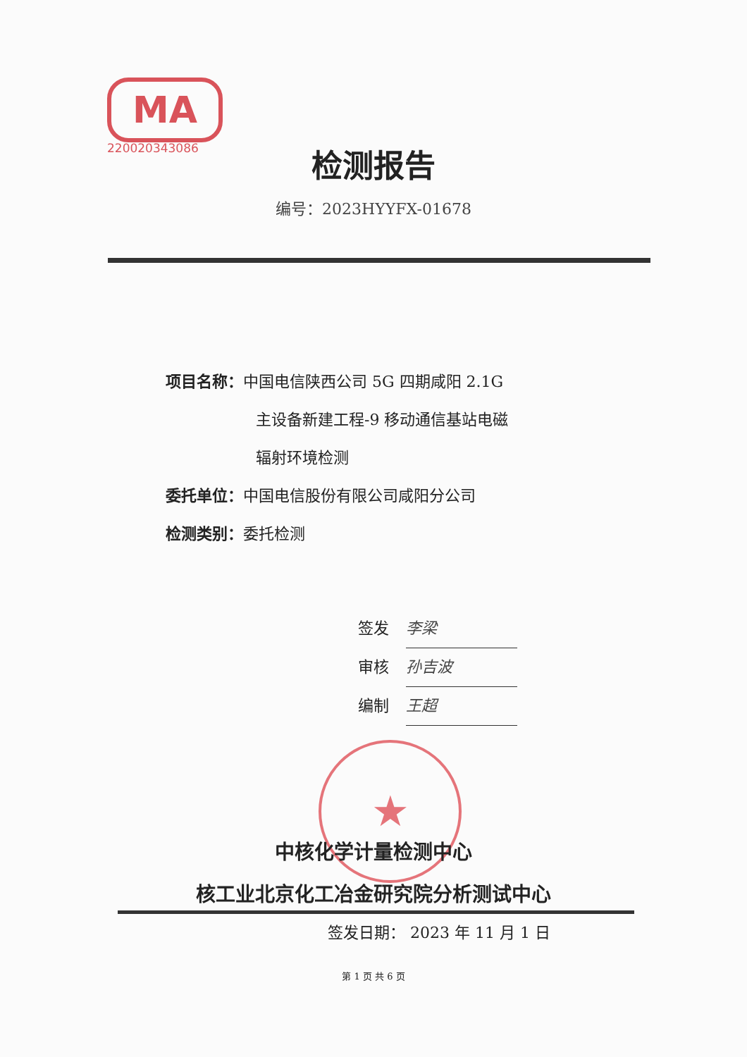MA
220020343086
检测报告
编号：2023HYYFX-01678
项目名称：中国电信陕西公司 5G 四期咸阳 2.1G
主设备新建工程-9 移动通信基站电磁
辐射环境检测
委托单位：中国电信股份有限公司咸阳分公司
检测类别：委托检测
签发 李梁
审核 孙吉波
编制 王超
★
中核化学计量检测中心
核工业北京化工冶金研究院分析测试中心
签发日期： 2023 年 11 月 1 日
第 1 页 共 6 页